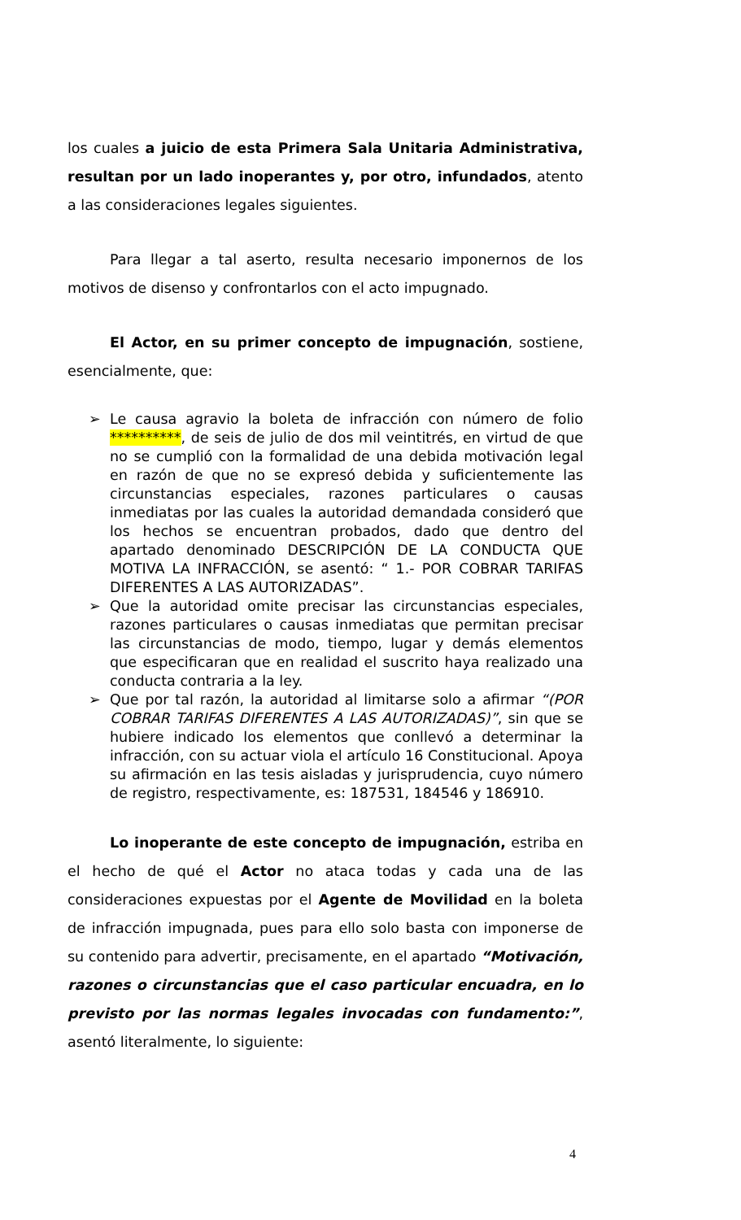los cuales a juicio de esta Primera Sala Unitaria Administrativa, resultan por un lado inoperantes y, por otro, infundados, atento a las consideraciones legales siguientes.
Para llegar a tal aserto, resulta necesario imponernos de los motivos de disenso y confrontarlos con el acto impugnado.
El Actor, en su primer concepto de impugnación, sostiene, esencialmente, que:
➢ Le causa agravio la boleta de infracción con número de folio **********, de seis de julio de dos mil veintitrés, en virtud de que no se cumplió con la formalidad de una debida motivación legal en razón de que no se expresó debida y suficientemente las circunstancias especiales, razones particulares o causas inmediatas por las cuales la autoridad demandada consideró que los hechos se encuentran probados, dado que dentro del apartado denominado DESCRIPCIÓN DE LA CONDUCTA QUE MOTIVA LA INFRACCIÓN, se asentó: “ 1.- POR COBRAR TARIFAS DIFERENTES A LAS AUTORIZADAS”.
➢ Que la autoridad omite precisar las circunstancias especiales, razones particulares o causas inmediatas que permitan precisar las circunstancias de modo, tiempo, lugar y demás elementos que especificaran que en realidad el suscrito haya realizado una conducta contraria a la ley.
➢ Que por tal razón, la autoridad al limitarse solo a afirmar “(POR COBRAR TARIFAS DIFERENTES A LAS AUTORIZADAS)”, sin que se hubiere indicado los elementos que conllevó a determinar la infracción, con su actuar viola el artículo 16 Constitucional. Apoya su afirmación en las tesis aisladas y jurisprudencia, cuyo número de registro, respectivamente, es: 187531, 184546 y 186910.
Lo inoperante de este concepto de impugnación, estriba en el hecho de qué el Actor no ataca todas y cada una de las consideraciones expuestas por el Agente de Movilidad en la boleta de infracción impugnada, pues para ello solo basta con imponerse de su contenido para advertir, precisamente, en el apartado “Motivación, razones o circunstancias que el caso particular encuadra, en lo previsto por las normas legales invocadas con fundamento:”, asentó literalmente, lo siguiente:
4